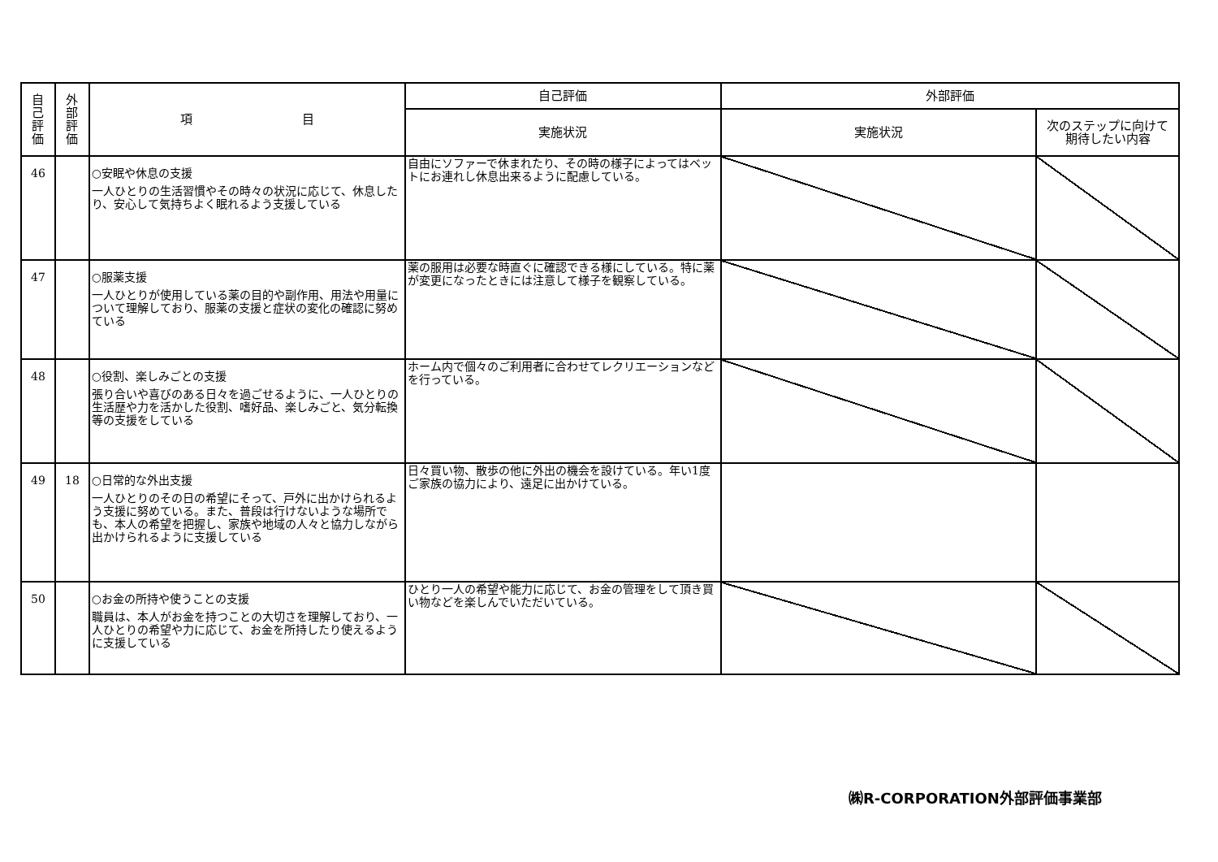| 自 己 評 価 | 外 部 評 価 | 項 目 | 自己評価 | 外部評価 | |
| --- | --- | --- | --- | --- | --- |
| | | | 実施状況 | 実施状況 | 次のステップに向けて 期待したい内容 |
| 46 | | ○安眠や休息の支援 一人ひとりの生活習慣やその時々の状況に応じて、休息したり、安心して気持ちよく眠れるよう支援している | 自由にソファーで休まれたり、その時の様子によってはベットにお連れし休息出来るように配慮している。 | | |
| 47 | | ○服薬支援 一人ひとりが使用している薬の目的や副作用、用法や用量について理解しており、服薬の支援と症状の変化の確認に努めている | 薬の服用は必要な時直ぐに確認できる様にしている。特に薬が変更になったときには注意して様子を観察している。 | | |
| 48 | | ○役割、楽しみごとの支援 張り合いや喜びのある日々を過ごせるように、一人ひとりの生活歴や力を活かした役割、嗜好品、楽しみごと、気分転換等の支援をしている | ホーム内で個々のご利用者に合わせてレクリエーションなどを行っている。 | | |
| 49 | 18 | ○日常的な外出支援 一人ひとりのその日の希望にそって、戸外に出かけられるよう支援に努めている。また、普段は行けないような場所でも、本人の希望を把握し、家族や地域の人々と協力しながら出かけられるように支援している | 日々買い物、散歩の他に外出の機会を設けている。年い1度ご家族の協力により、遠足に出かけている。 | | |
| 50 | | ○お金の所持や使うことの支援 職員は、本人がお金を持つことの大切さを理解しており、一人ひとりの希望や力に応じて、お金を所持したり使えるように支援している | ひとり一人の希望や能力に応じて、お金の管理をして頂き買い物などを楽しんでいただいている。 | | |
㈱R-CORPORATION外部評価事業部